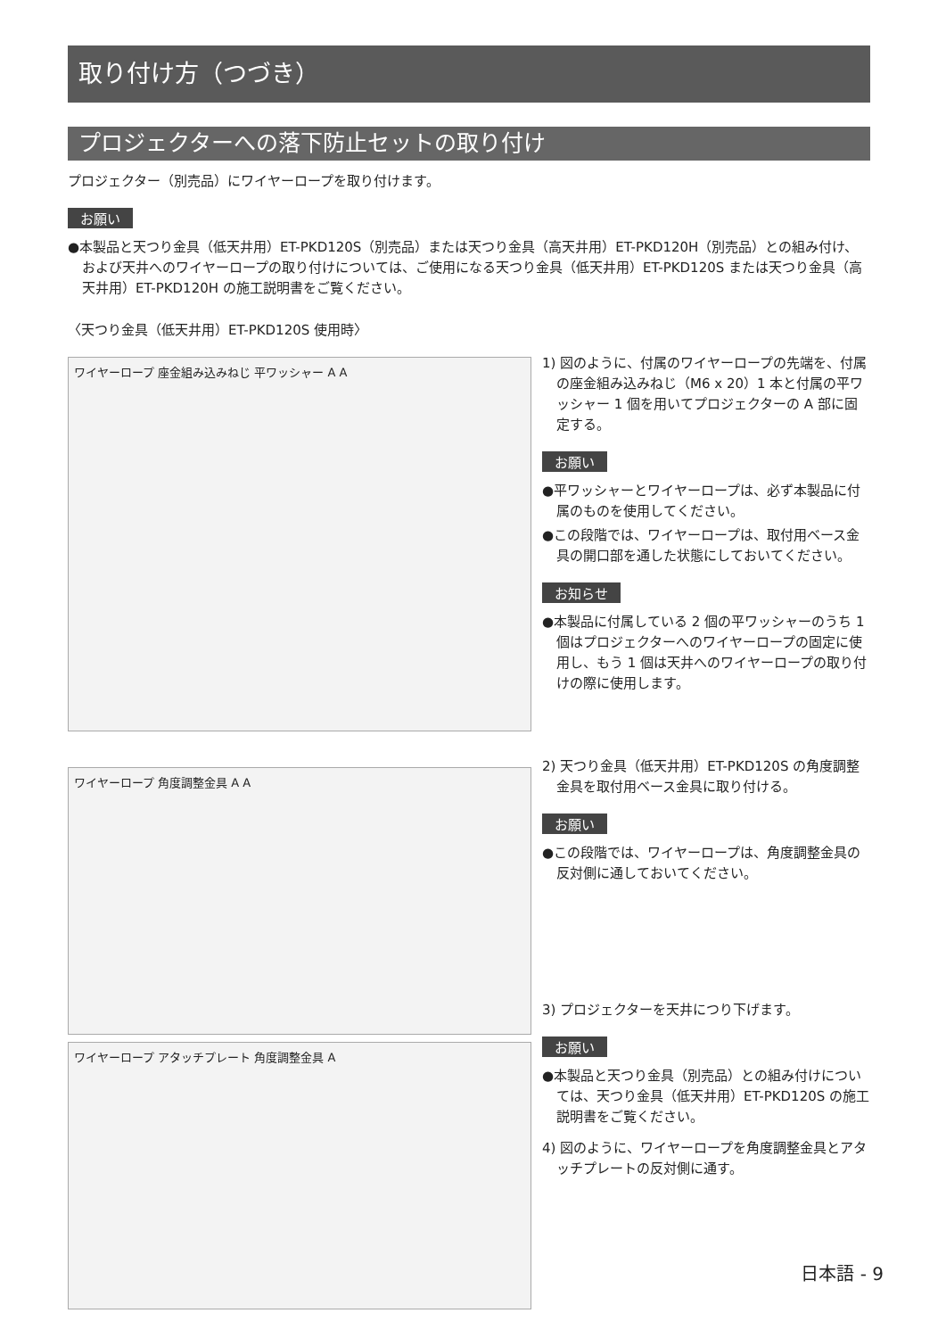取り付け方（つづき）
プロジェクターへの落下防止セットの取り付け
プロジェクター（別売品）にワイヤーロープを取り付けます。
お願い
●本製品と天つり金具（低天井用）ET-PKD120S（別売品）または天つり金具（高天井用）ET-PKD120H（別売品）との組み付け、および天井へのワイヤーロープの取り付けについては、ご使用になる天つり金具（低天井用）ET-PKD120S または天つり金具（高天井用）ET-PKD120H の施工説明書をご覧ください。
〈天つり金具（低天井用）ET-PKD120S 使用時〉
ワイヤーロープ 座金組み込みねじ 平ワッシャー A A
ワイヤーロープ 角度調整金具 A A
ワイヤーロープ アタッチプレート 角度調整金具 A
1) 図のように、付属のワイヤーロープの先端を、付属の座金組み込みねじ（M6 x 20）1 本と付属の平ワッシャー 1 個を用いてプロジェクターの A 部に固定する。
お願い
●平ワッシャーとワイヤーロープは、必ず本製品に付属のものを使用してください。
●この段階では、ワイヤーロープは、取付用ベース金具の開口部を通した状態にしておいてください。
お知らせ
●本製品に付属している 2 個の平ワッシャーのうち 1 個はプロジェクターへのワイヤーロープの固定に使用し、もう 1 個は天井へのワイヤーロープの取り付けの際に使用します。
2) 天つり金具（低天井用）ET-PKD120S の角度調整金具を取付用ベース金具に取り付ける。
お願い
●この段階では、ワイヤーロープは、角度調整金具の反対側に通しておいてください。
3) プロジェクターを天井につり下げます。
お願い
●本製品と天つり金具（別売品）との組み付けについては、天つり金具（低天井用）ET-PKD120S の施工説明書をご覧ください。
4) 図のように、ワイヤーロープを角度調整金具とアタッチプレートの反対側に通す。
日本語 - 9